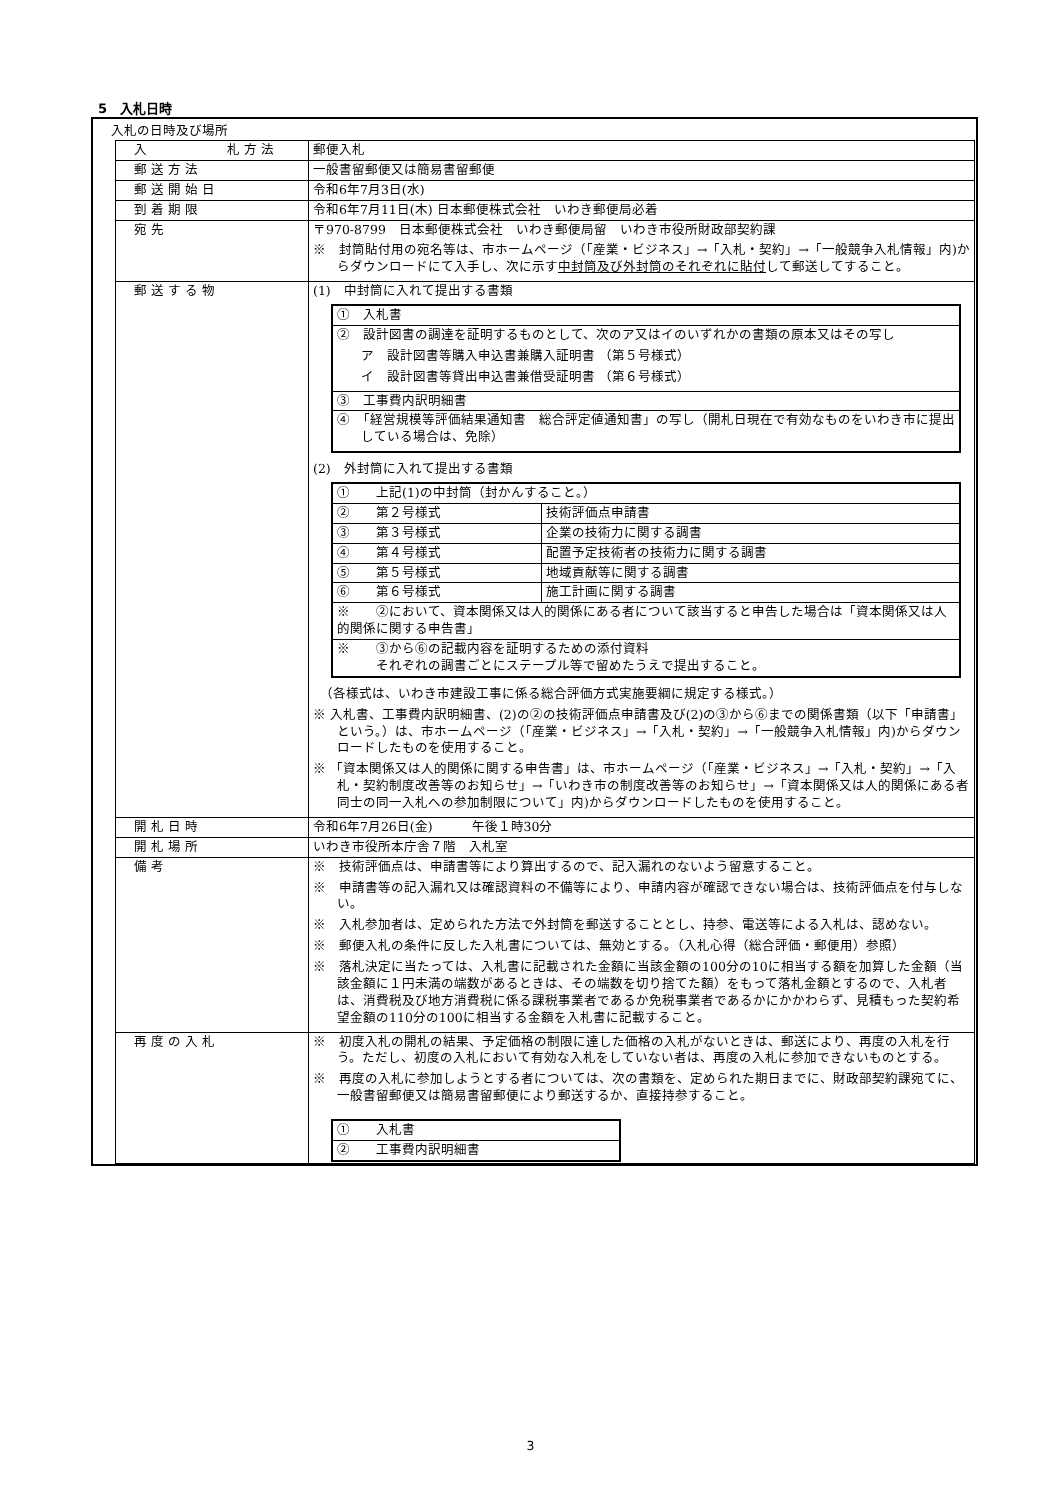5　入札日時
入札の日時及び場所
| 入 札 方 法 | 郵便入札 |
| 郵 送 方 法 | 一般書留郵便又は簡易書留郵便 |
| 郵 送 開 始 日 | 令和6年7月3日(水) |
| 到 着 期 限 | 令和6年7月11日(木) 日本郵便株式会社 いわき郵便局必着 |
| 宛 先 | 〒970-8799 日本郵便株式会社 いわき郵便局留 いわき市役所財政部契約課 ※ 封筒貼付用の宛名等は、市ホームページ（「産業・ビジネス」→「入札・契約」→「一般競争入札情報」内)からダウンロードにて入手し、次に示す 中封筒及び外封筒のそれぞれに貼付 して郵送してすること。 |
| 郵 送 す る 物 | (1) 中封筒に入れて提出する書類 / ① 入札書 / / ② 設計図書の調達を証明するものとして、次のア又はイのいずれかの書類の原本又はその写し ア 設計図書等購入申込書兼購入証明書 （第５号様式） イ 設計図書等貸出申込書兼借受証明書 （第６号様式） / / ③ 工事費内訳明細書 / / ④ 「経営規模等評価結果通知書 総合評定値通知書」の写し（開札日現在で有効なものをいわき市に提出している場合は、免除） / (2) 外封筒に入れて提出する書類 / ① 上記(1)の中封筒（封かんすること。） / / / ② 第２号様式 / 技術評価点申請書 / / ③ 第３号様式 / 企業の技術力に関する調書 / / ④ 第４号様式 / 配置予定技術者の技術力に関する調書 / / ⑤ 第５号様式 / 地域貢献等に関する調書 / / ⑥ 第６号様式 / 施工計画に関する調書 / / ※ ②において、資本関係又は人的関係にある者について該当すると申告した場合は「資本関係又は人的関係に関する申告書」 / / / ※ ③から⑥の記載内容を証明するための添付資料 それぞれの調書ごとにステープル等で留めたうえで提出すること。 / / （各様式は、いわき市建設工事に係る総合評価方式実施要綱に規定する様式。） ※ 入札書、工事費内訳明細書、(2)の②の技術評価点申請書及び(2)の③から⑥までの関係書類（以下「申請書」という。）は、市ホームページ（「産業・ビジネス」→「入札・契約」→「一般競争入札情報」内)からダウンロードしたものを使用すること。 ※ 「資本関係又は人的関係に関する申告書」は、市ホームページ（「産業・ビジネス」→「入札・契約」→「入札・契約制度改善等のお知らせ」→「いわき市の制度改善等のお知らせ」→「資本関係又は人的関係にある者同士の同一入札への参加制限について」内)からダウンロードしたものを使用すること。 |
| 開 札 日 時 | 令和6年7月26日(金) 午後１時30分 |
| 開 札 場 所 | いわき市役所本庁舎７階 入札室 |
| 備 考 | ※ 技術評価点は、申請書等により算出するので、記入漏れのないよう留意すること。 ※ 申請書等の記入漏れ又は確認資料の不備等により、申請内容が確認できない場合は、技術評価点を付与しない。 ※ 入札参加者は、定められた方法で外封筒を郵送することとし、持参、電送等による入札は、認めない。 ※ 郵便入札の条件に反した入札書については、無効とする。（入札心得（総合評価・郵便用）参照） ※ 落札決定に当たっては、入札書に記載された金額に当該金額の100分の10に相当する額を加算した金額（当該金額に１円未満の端数があるときは、その端数を切り捨てた額）をもって落札金額とするので、入札者は、消費税及び地方消費税に係る課税事業者であるか免税事業者であるかにかかわらず、見積もった契約希望金額の110分の100に相当する金額を入札書に記載すること。 |
| 再 度 の 入 札 | ※ 初度入札の開札の結果、予定価格の制限に達した価格の入札がないときは、郵送により、再度の入札を行う。ただし、初度の入札において有効な入札をしていない者は、再度の入札に参加できないものとする。 ※ 再度の入札に参加しようとする者については、次の書類を、定められた期日までに、財政部契約課宛てに、一般書留郵便又は簡易書留郵便により郵送するか、直接持参すること。 / ① 入札書 / / ② 工事費内訳明細書 / |
3